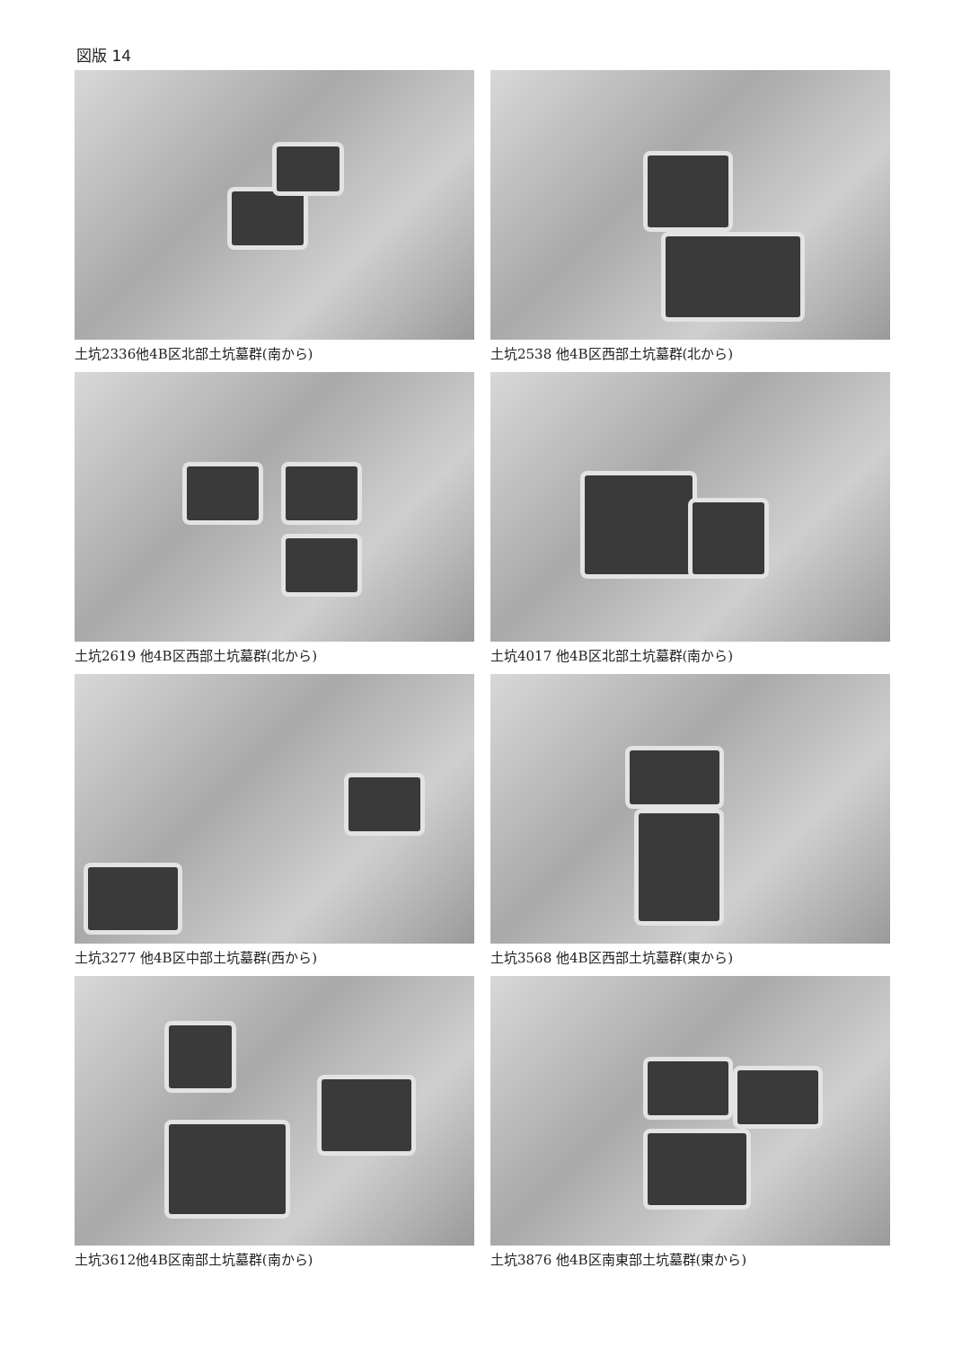図版 14
土坑2336他4B区北部土坑墓群(南から)
土坑2538 他4B区西部土坑墓群(北から)
土坑2619 他4B区西部土坑墓群(北から)
土坑4017 他4B区北部土坑墓群(南から)
土坑3277 他4B区中部土坑墓群(西から)
土坑3568 他4B区西部土坑墓群(東から)
土坑3612他4B区南部土坑墓群(南から)
土坑3876 他4B区南東部土坑墓群(東から)